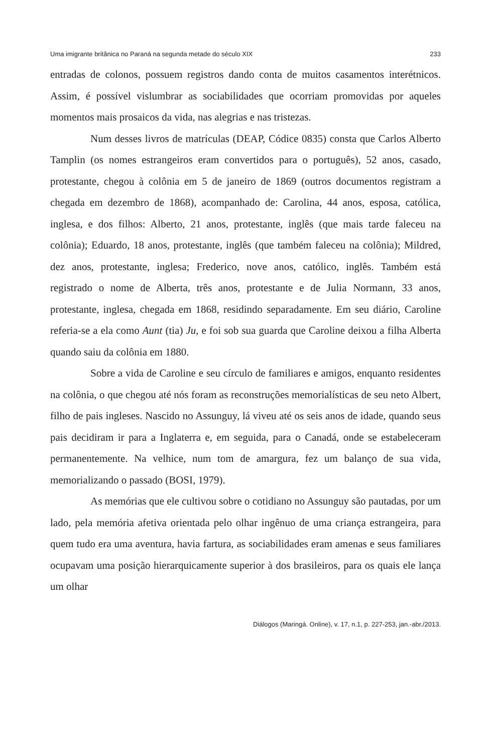Uma imigrante britânica no Paraná na segunda metade do século XIX 233
entradas de colonos, possuem registros dando conta de muitos casamentos interétnicos. Assim, é possível vislumbrar as sociabilidades que ocorriam promovidas por aqueles momentos mais prosaicos da vida, nas alegrias e nas tristezas.
Num desses livros de matrículas (DEAP, Códice 0835) consta que Carlos Alberto Tamplin (os nomes estrangeiros eram convertidos para o português), 52 anos, casado, protestante, chegou à colônia em 5 de janeiro de 1869 (outros documentos registram a chegada em dezembro de 1868), acompanhado de: Carolina, 44 anos, esposa, católica, inglesa, e dos filhos: Alberto, 21 anos, protestante, inglês (que mais tarde faleceu na colônia); Eduardo, 18 anos, protestante, inglês (que também faleceu na colônia); Mildred, dez anos, protestante, inglesa; Frederico, nove anos, católico, inglês. Também está registrado o nome de Alberta, três anos, protestante e de Julia Normann, 33 anos, protestante, inglesa, chegada em 1868, residindo separadamente. Em seu diário, Caroline referia-se a ela como Aunt (tia) Ju, e foi sob sua guarda que Caroline deixou a filha Alberta quando saiu da colônia em 1880.
Sobre a vida de Caroline e seu círculo de familiares e amigos, enquanto residentes na colônia, o que chegou até nós foram as reconstruções memorialísticas de seu neto Albert, filho de pais ingleses. Nascido no Assunguy, lá viveu até os seis anos de idade, quando seus pais decidiram ir para a Inglaterra e, em seguida, para o Canadá, onde se estabeleceram permanentemente. Na velhice, num tom de amargura, fez um balanço de sua vida, memorializando o passado (BOSI, 1979).
As memórias que ele cultivou sobre o cotidiano no Assunguy são pautadas, por um lado, pela memória afetiva orientada pelo olhar ingênuo de uma criança estrangeira, para quem tudo era uma aventura, havia fartura, as sociabilidades eram amenas e seus familiares ocupavam uma posição hierarquicamente superior à dos brasileiros, para os quais ele lança um olhar
Diálogos (Maringá. Online), v. 17, n.1, p. 227-253, jan.-abr./2013.